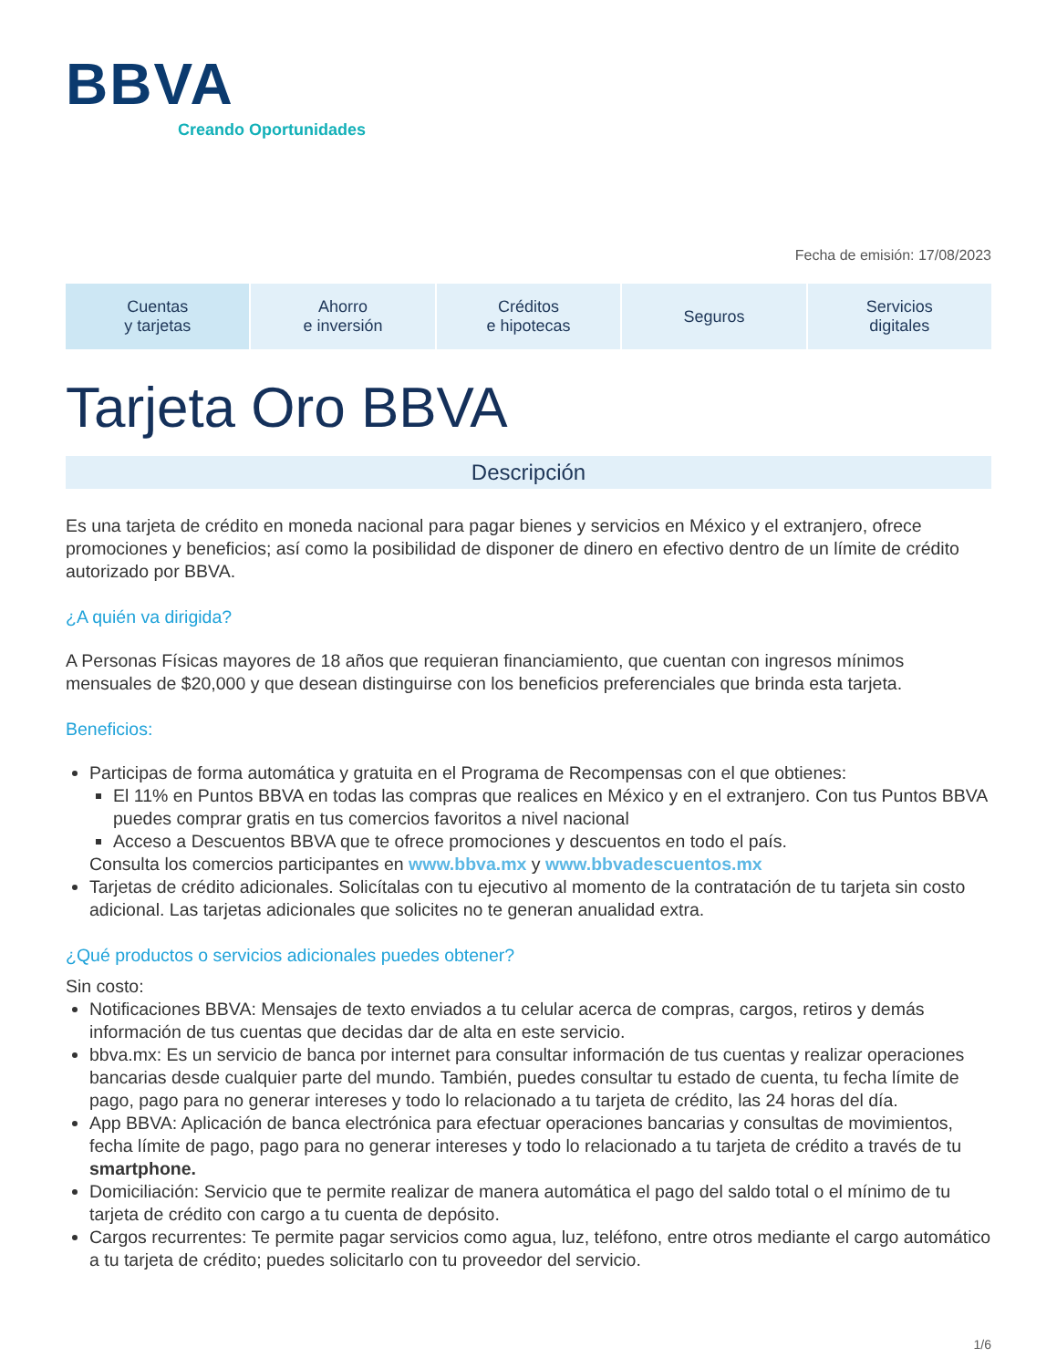BBVA
Creando Oportunidades
Fecha de emisión: 17/08/2023
Cuentas
y tarjetas
Ahorro
e inversión
Créditos
e hipotecas
Seguros Servicios
digitales
Tarjeta Oro BBVA
Descripción
Es una tarjeta de crédito en moneda nacional para pagar bienes y servicios en México y el extranjero, ofrece promociones y beneficios; así como la posibilidad de disponer de dinero en efectivo dentro de un límite de crédito autorizado por BBVA.
¿A quién va dirigida?
A Personas Físicas mayores de 18 años que requieran financiamiento, que cuentan con ingresos mínimos mensuales de $20,000 y que desean distinguirse con los beneficios preferenciales que brinda esta tarjeta.
Beneficios:
Participas de forma automática y gratuita en el Programa de Recompensas con el que obtienes:
El 11% en Puntos BBVA en todas las compras que realices en México y en el extranjero. Con tus Puntos BBVA puedes comprar gratis en tus comercios favoritos a nivel nacional
Acceso a Descuentos BBVA que te ofrece promociones y descuentos en todo el país.
Consulta los comercios participantes en www.bbva.mx y www.bbvadescuentos.mx
Tarjetas de crédito adicionales. Solicítalas con tu ejecutivo al momento de la contratación de tu tarjeta sin costo adicional. Las tarjetas adicionales que solicites no te generan anualidad extra.
¿Qué productos o servicios adicionales puedes obtener?
Sin costo:
Notificaciones BBVA: Mensajes de texto enviados a tu celular acerca de compras, cargos, retiros y demás información de tus cuentas que decidas dar de alta en este servicio.
bbva.mx: Es un servicio de banca por internet para consultar información de tus cuentas y realizar operaciones bancarias desde cualquier parte del mundo. También, puedes consultar tu estado de cuenta, tu fecha límite de pago, pago para no generar intereses y todo lo relacionado a tu tarjeta de crédito, las 24 horas del día.
App BBVA: Aplicación de banca electrónica para efectuar operaciones bancarias y consultas de movimientos, fecha límite de pago, pago para no generar intereses y todo lo relacionado a tu tarjeta de crédito a través de tu smartphone.
Domiciliación: Servicio que te permite realizar de manera automática el pago del saldo total o el mínimo de tu tarjeta de crédito con cargo a tu cuenta de depósito.
Cargos recurrentes: Te permite pagar servicios como agua, luz, teléfono, entre otros mediante el cargo automático a tu tarjeta de crédito; puedes solicitarlo con tu proveedor del servicio.
1/6